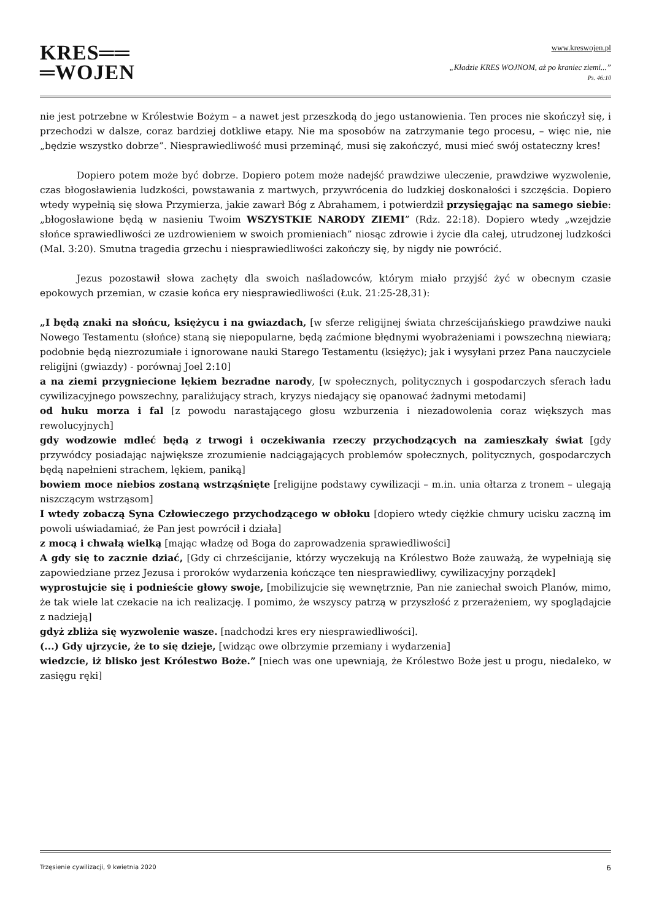KRES══
═WOJEN
www.kreswojen.pl
„Kładzie KRES WOJNOM, aż po kraniec ziemi...”
Ps. 46:10
nie jest potrzebne w Królestwie Bożym – a nawet jest przeszkodą do jego ustanowienia. Ten proces nie skończył się, i przechodzi w dalsze, coraz bardziej dotkliwe etapy. Nie ma sposobów na zatrzymanie tego procesu, – więc nie, nie „będzie wszystko dobrze”. Niesprawiedliwość musi przeminąć, musi się zakończyć, musi mieć swój ostateczny kres!
Dopiero potem może być dobrze. Dopiero potem może nadejść prawdziwe uleczenie, prawdziwe wyzwolenie, czas błogosławienia ludzkości, powstawania z martwych, przywrócenia do ludzkiej doskonałości i szczęścia. Dopiero wtedy wypełnią się słowa Przymierza, jakie zawarł Bóg z Abrahamem, i potwierdził przysięgając na samego siebie: „błogosławione będą w nasieniu Twoim WSZYSTKIE NARODY ZIEMI” (Rdz. 22:18). Dopiero wtedy „wzejdzie słońce sprawiedliwości ze uzdrowieniem w swoich promieniach” niosąc zdrowie i życie dla całej, utrudzonej ludzkości (Mal. 3:20). Smutna tragedia grzechu i niesprawiedliwości zakończy się, by nigdy nie powrócić.
Jezus pozostawił słowa zachęty dla swoich naśladowców, którym miało przyjść żyć w obecnym czasie epokowych przemian, w czasie końca ery niesprawiedliwości (Łuk. 21:25-28,31):
„I będą znaki na słońcu, księżycu i na gwiazdach, [w sferze religijnej świata chrześcijańskiego prawdziwe nauki Nowego Testamentu (słońce) staną się niepopularne, będą zaćmione błędnymi wyobrażeniami i powszechną niewiarą; podobnie będą niezrozumiałe i ignorowane nauki Starego Testamentu (księżyc); jak i wysyłani przez Pana nauczyciele religijni (gwiazdy) - porównaj Joel 2:10]
a na ziemi przygniecione lękiem bezradne narody, [w społecznych, politycznych i gospodarczych sferach ładu cywilizacyjnego powszechny, paraliżujący strach, kryzys niedający się opanować żadnymi metodami]
od huku morza i fal [z powodu narastającego głosu wzburzenia i niezadowolenia coraz większych mas rewolucyjnych]
gdy wodzowie mdleć będą z trwogi i oczekiwania rzeczy przychodzących na zamieszkały świat [gdy przywódcy posiadając największe zrozumienie nadciągających problemów społecznych, politycznych, gospodarczych będą napełnieni strachem, lękiem, paniką]
bowiem moce niebios zostaną wstrząśnięte [religijne podstawy cywilizacji – m.in. unia ołtarza z tronem – ulegają niszczącym wstrząsom]
I wtedy zobaczą Syna Człowieczego przychodzącego w obłoku [dopiero wtedy ciężkie chmury ucisku zaczną im powoli uświadamiać, że Pan jest powrócił i działa]
z mocą i chwałą wielką [mając władzę od Boga do zaprowadzenia sprawiedliwości]
A gdy się to zacznie dziać, [Gdy ci chrześcijanie, którzy wyczekują na Królestwo Boże zauważą, że wypełniają się zapowiedziane przez Jezusa i proroków wydarzenia kończące ten niesprawiedliwy, cywilizacyjny porządek]
wyprostujcie się i podnieście głowy swoje, [mobilizujcie się wewnętrznie, Pan nie zaniechał swoich Planów, mimo, że tak wiele lat czekacie na ich realizację. I pomimo, że wszyscy patrzą w przyszłość z przerażeniem, wy spoglądajcie z nadzieją]
gdyż zbliża się wyzwolenie wasze. [nadchodzi kres ery niesprawiedliwości].
(...) Gdy ujrzycie, że to się dzieje, [widząc owe olbrzymie przemiany i wydarzenia]
wiedzcie, iż blisko jest Królestwo Boże.” [niech was one upewniają, że Królestwo Boże jest u progu, niedaleko, w zasięgu ręki]
Trzęsienie cywilizacji, 9 kwietnia 2020 6